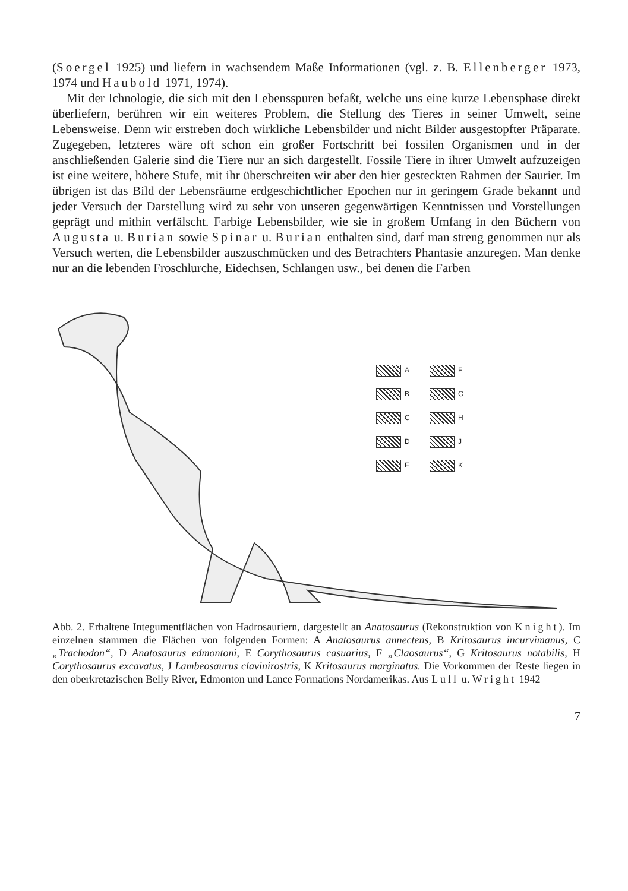(Soergel 1925) und liefern in wachsendem Maße Informationen (vgl. z. B. Ellenberger 1973, 1974 und Haubold 1971, 1974).
Mit der Ichnologie, die sich mit den Lebensspuren befaßt, welche uns eine kurze Lebensphase direkt überliefern, berühren wir ein weiteres Problem, die Stellung des Tieres in seiner Umwelt, seine Lebensweise. Denn wir erstreben doch wirkliche Lebensbilder und nicht Bilder ausgestopfter Präparate. Zugegeben, letzteres wäre oft schon ein großer Fortschritt bei fossilen Organismen und in der anschließenden Galerie sind die Tiere nur an sich dargestellt. Fossile Tiere in ihrer Umwelt aufzuzeigen ist eine weitere, höhere Stufe, mit ihr überschreiten wir aber den hier gesteckten Rahmen der Saurier. Im übrigen ist das Bild der Lebensräume erdgeschichtlicher Epochen nur in geringem Grade bekannt und jeder Versuch der Darstellung wird zu sehr von unseren gegenwärtigen Kenntnissen und Vorstellungen geprägt und mithin verfälscht. Farbige Lebensbilder, wie sie in großem Umfang in den Büchern von Augusta u. Burian sowie Spinar u. Burian enthalten sind, darf man streng genommen nur als Versuch werten, die Lebensbilder auszuschmücken und des Betrachters Phantasie anzuregen. Man denke nur an die lebenden Froschlurche, Eidechsen, Schlangen usw., bei denen die Farben
A F B G C H D J E K
Abb. 2. Erhaltene Integumentflächen von Hadrosauriern, dargestellt an Anatosaurus (Rekonstruktion von Knight). Im einzelnen stammen die Flächen von folgenden Formen: A Anatosaurus annectens, B Kritosaurus incurvimanus, C „Trachodon“, D Anatosaurus edmontoni, E Corythosaurus casuarius, F „Claosaurus“, G Kritosaurus notabilis, H Corythosaurus excavatus, J Lambeosaurus clavinirostris, K Kritosaurus marginatus. Die Vorkommen der Reste liegen in den oberkretazischen Belly River, Edmonton und Lance Formations Nordamerikas. Aus Lull u. Wright 1942
7